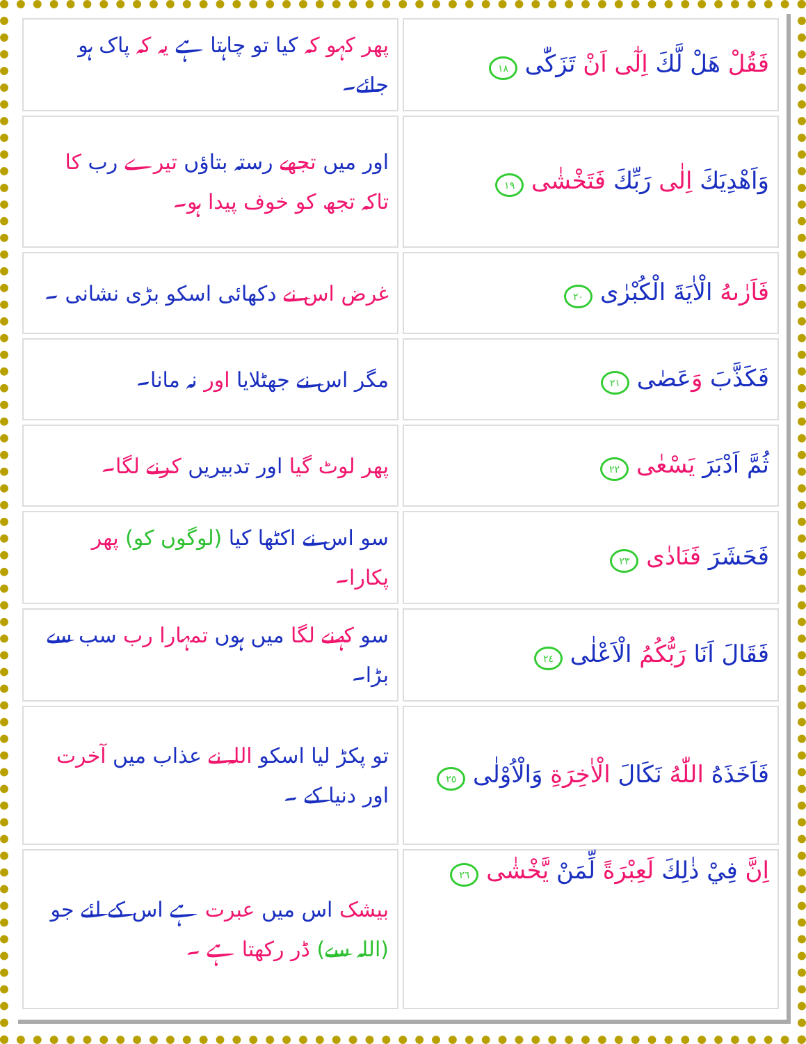| فَقُلْ هَلْ لَّكَ اِلٰٓى اَنْ تَزَكّٰى ١٨ | پھر کہو کہ کیا تو چاہتا ہے یہ کہ پاک ہو جائے۔ |
| وَاَهْدِيَكَ اِلٰى رَبِّكَ فَتَخْشٰى ١٩ | اور میں تجھے رستہ بتاؤں تیرے رب کا تاکہ تجھ کو خوف پیدا ہو۔ |
| فَاَرٰىهُ الْاٰيَةَ الْكُبْرٰى ٢٠ | غرض اس نے دکھائی اسکو بڑی نشانی ۔ |
| فَكَذَّبَ وَ عَصٰى ٢١ | مگر اس نے جھٹلایا اور نہ مانا۔ |
| ثُمَّ اَدْبَرَ يَسْعٰى ٢٢ | پھر لوٹ گیا اور تدبیریں کرنے لگا۔ |
| فَحَشَرَ فَنَادٰى ٢٣ | سو اس نے اکٹھا کیا (لوگوں کو) پھر پکارا۔ |
| فَقَالَ اَنَا رَبُّكُمُ الْاَعْلٰى ٢٤ | سو کہنے لگا میں ہوں تمہارا رب سب سے بڑا۔ |
| فَاَخَذَهُ اللّٰهُ نَكَالَ الْاٰخِرَةِ وَالْاُوْلٰى ٢٥ | تو پکڑ لیا اسکو اللہ نے عذاب میں آخرت اور دنیا کے ۔ |
| اِنَّ فِيْ ذٰلِكَ لَعِبْرَةً لِّمَنْ يَّخْشٰى ٢٦ | بیشک اس میں عبرت ہے اس کے لئے جو (اللہ سے) ڈر رکھتا ہے ۔ |